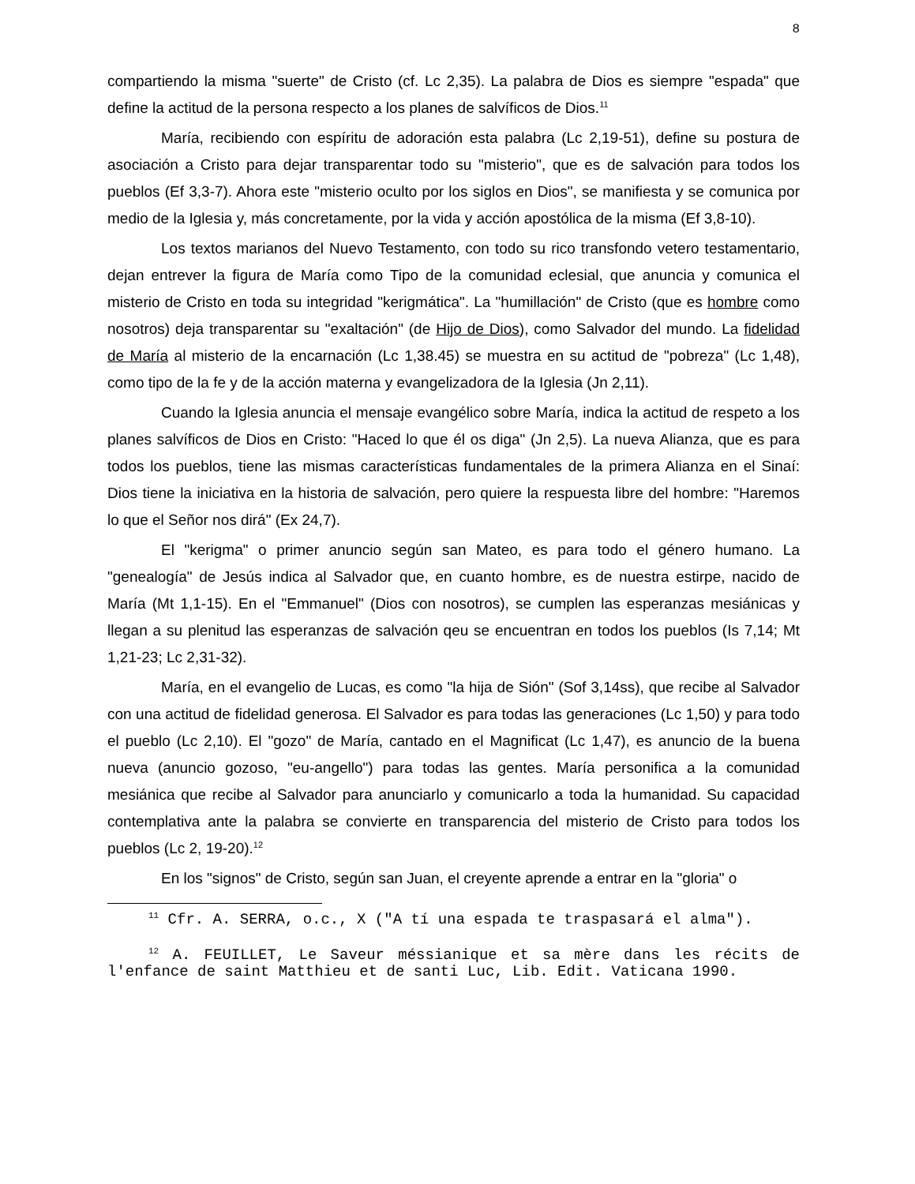8
compartiendo la misma "suerte" de Cristo (cf. Lc 2,35). La palabra de Dios es siempre "espada" que define la actitud de la persona respecto a los planes de salvíficos de Dios.<sup>11</sup>
María, recibiendo con espíritu de adoración esta palabra (Lc 2,19-51), define su postura de asociación a Cristo para dejar transparentar todo su "misterio", que es de salvación para todos los pueblos (Ef 3,3-7). Ahora este "misterio oculto por los siglos en Dios", se manifiesta y se comunica por medio de la Iglesia y, más concretamente, por la vida y acción apostólica de la misma (Ef 3,8-10).
Los textos marianos del Nuevo Testamento, con todo su rico transfondo vetero testamentario, dejan entrever la figura de María como Tipo de la comunidad eclesial, que anuncia y comunica el misterio de Cristo en toda su integridad "kerigmática". La "humillación" de Cristo (que es hombre como nosotros) deja transparentar su "exaltación" (de Hijo de Dios), como Salvador del mundo. La fidelidad de María al misterio de la encarnación (Lc 1,38.45) se muestra en su actitud de "pobreza" (Lc 1,48), como tipo de la fe y de la acción materna y evangelizadora de la Iglesia (Jn 2,11).
Cuando la Iglesia anuncia el mensaje evangélico sobre María, indica la actitud de respeto a los planes salvíficos de Dios en Cristo: "Haced lo que él os diga" (Jn 2,5). La nueva Alianza, que es para todos los pueblos, tiene las mismas características fundamentales de la primera Alianza en el Sinaí: Dios tiene la iniciativa en la historia de salvación, pero quiere la respuesta libre del hombre: "Haremos lo que el Señor nos dirá" (Ex 24,7).
El "kerigma" o primer anuncio según san Mateo, es para todo el género humano. La "genealogía" de Jesús indica al Salvador que, en cuanto hombre, es de nuestra estirpe, nacido de María (Mt 1,1-15). En el "Emmanuel" (Dios con nosotros), se cumplen las esperanzas mesiánicas y llegan a su plenitud las esperanzas de salvación qeu se encuentran en todos los pueblos (Is 7,14; Mt 1,21-23; Lc 2,31-32).
María, en el evangelio de Lucas, es como "la hija de Sión" (Sof 3,14ss), que recibe al Salvador con una actitud de fidelidad generosa. El Salvador es para todas las generaciones (Lc 1,50) y para todo el pueblo (Lc 2,10). El "gozo" de María, cantado en el Magnificat (Lc 1,47), es anuncio de la buena nueva (anuncio gozoso, "eu-angello") para todas las gentes. María personifica a la comunidad mesiánica que recibe al Salvador para anunciarlo y comunicarlo a toda la humanidad. Su capacidad contemplativa ante la palabra se convierte en transparencia del misterio de Cristo para todos los pueblos (Lc 2, 19-20).<sup>12</sup>
En los "signos" de Cristo, según san Juan, el creyente aprende a entrar en la "gloria" o
<sup>11</sup> Cfr. A. SERRA, o.c., X ("A tí una espada te traspasará el alma").
<sup>12</sup> A. FEUILLET, Le Saveur méssianique et sa mère dans les récits de l'enfance de saint Matthieu et de santi Luc, Lib. Edit. Vaticana 1990.